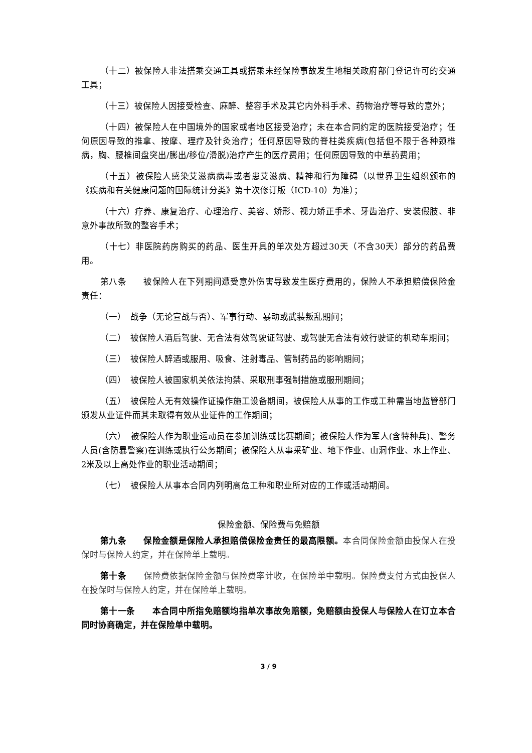（十二）被保险人非法搭乘交通工具或搭乘未经保险事故发生地相关政府部门登记许可的交通工具；
（十三）被保险人因接受检查、麻醉、整容手术及其它内外科手术、药物治疗等导致的意外；
（十四）被保险人在中国境外的国家或者地区接受治疗；未在本合同约定的医院接受治疗；任何原因导致的推拿、按摩、理疗及针灸治疗；任何原因导致的脊柱类疾病(包括但不限于各种颈椎病，胸、腰椎间盘突出/膨出/移位/滑脱)治疗产生的医疗费用；任何原因导致的中草药费用；
（十五）被保险人感染艾滋病病毒或者患艾滋病、精神和行为障碍（以世界卫生组织颁布的《疾病和有关健康问题的国际统计分类》第十次修订版（ICD-10）为准）；
（十六）疗养、康复治疗、心理治疗、美容、矫形、视力矫正手术、牙齿治疗、安装假肢、非意外事故所致的整容手术；
（十七）非医院药房购买的药品、医生开具的单次处方超过30天（不含30天）部分的药品费用。
第八条　　被保险人在下列期间遭受意外伤害导致发生医疗费用的，保险人不承担赔偿保险金责任：
（一）　战争（无论宣战与否）、军事行动、暴动或武装叛乱期间；
（二）　被保险人酒后驾驶、无合法有效驾驶证驾驶、或驾驶无合法有效行驶证的机动车期间；
（三）　被保险人醉酒或服用、吸食、注射毒品、管制药品的影响期间；
（四）　被保险人被国家机关依法拘禁、采取刑事强制措施或服刑期间；
（五）　被保险人无有效操作证操作施工设备期间，被保险人从事的工作或工种需当地监管部门颁发从业证件而其未取得有效从业证件的工作期间；
（六）　被保险人作为职业运动员在参加训练或比赛期间；被保险人作为军人(含特种兵)、警务人员(含防暴警察)在训练或执行公务期间；被保险人从事采矿业、地下作业、山洞作业、水上作业、2米及以上高处作业的职业活动期间；
（七）　被保险人从事本合同内列明高危工种和职业所对应的工作或活动期间。
保险金额、保险费与免赔额
第九条　　保险金额是保险人承担赔偿保险金责任的最高限额。本合同保险金额由投保人在投保时与保险人约定，并在保险单上载明。
第十条　　保险费依据保险金额与保险费率计收，在保险单中载明。保险费支付方式由投保人在投保时与保险人约定，并在保险单上载明。
第十一条　　本合同中所指免赔额均指单次事故免赔额，免赔额由投保人与保险人在订立本合同时协商确定，并在保险单中载明。
3 / 9